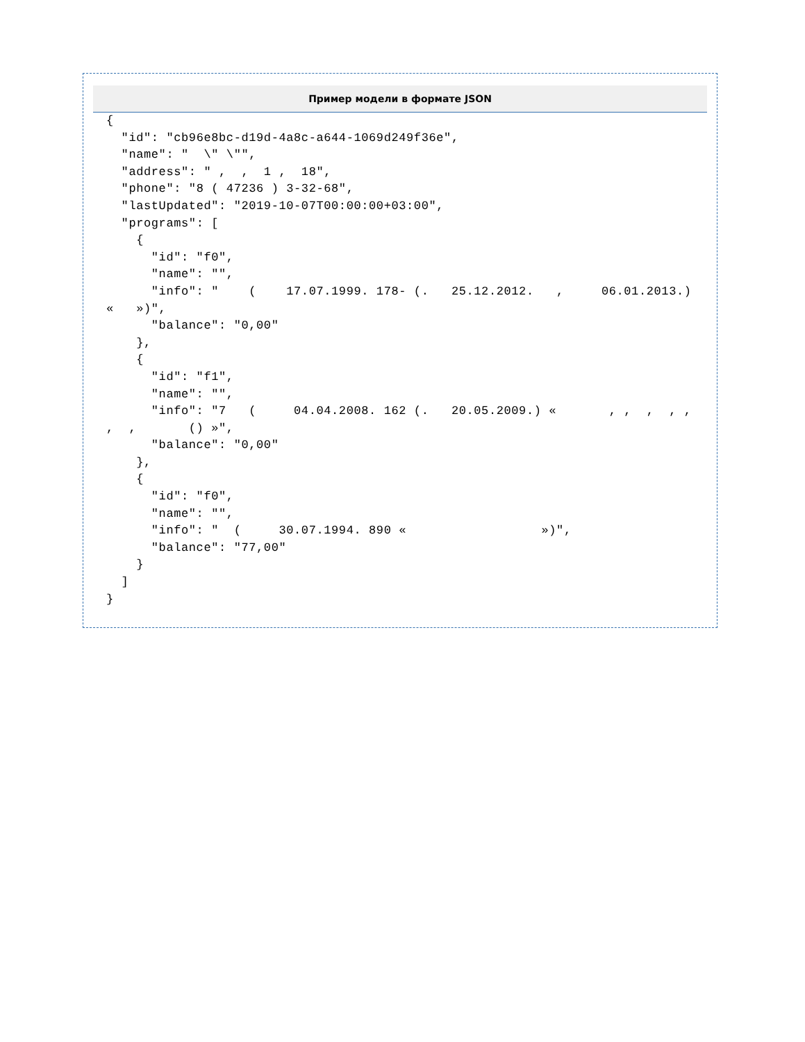Пример модели в формате JSON
{
  "id": "cb96e8bc-d19d-4a8c-a644-1069d249f36e",
  "name": "  \" \"",
  "address": " ,  ,  1 ,  18",
  "phone": "8 ( 47236 ) 3-32-68",
  "lastUpdated": "2019-10-07T00:00:00+03:00",
  "programs": [
    {
      "id": "f0",
      "name": "",
      "info": "    (    17.07.1999. 178- (.   25.12.2012.   ,     06.01.2013.) «   »)",
      "balance": "0,00"
    },
    {
      "id": "f1",
      "name": "",
      "info": "7   (     04.04.2008. 162 (.   20.05.2009.) «       , ,  ,  , ,     ,  ,       () »",
      "balance": "0,00"
    },
    {
      "id": "f0",
      "name": "",
      "info": "  (     30.07.1994. 890 «                  »)",
      "balance": "77,00"
    }
  ]
}